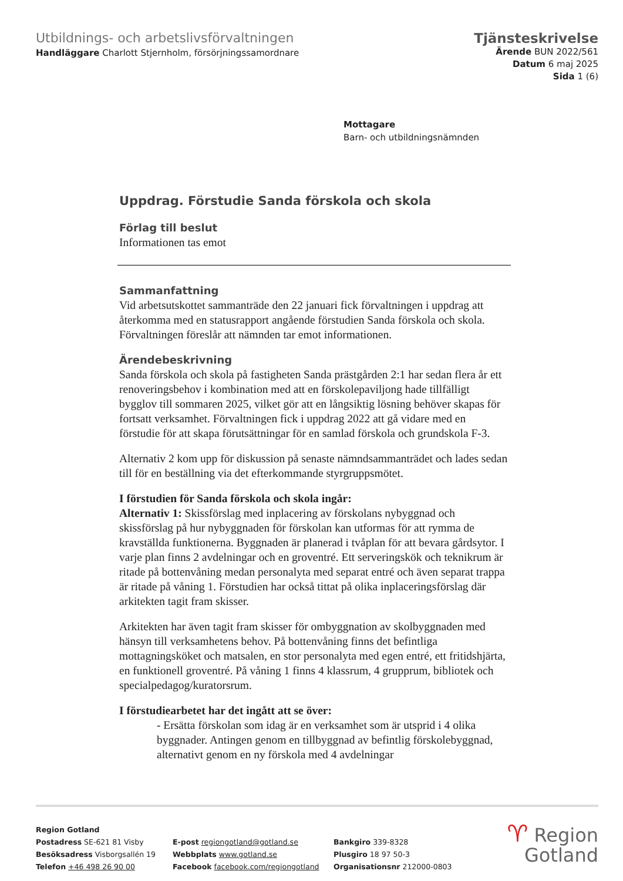Utbildnings- och arbetslivsförvaltningen
Handläggare Charlott Stjernholm, försörjningssamordnare
Tjänsteskrivelse
Ärende BUN 2022/561
Datum 6 maj 2025
Sida 1 (6)
Mottagare
Barn- och utbildningsnämnden
Uppdrag. Förstudie Sanda förskola och skola
Förlag till beslut
Informationen tas emot
Sammanfattning
Vid arbetsutskottet sammanträde den 22 januari fick förvaltningen i uppdrag att återkomma med en statusrapport angående förstudien Sanda förskola och skola. Förvaltningen föreslår att nämnden tar emot informationen.
Ärendebeskrivning
Sanda förskola och skola på fastigheten Sanda prästgården 2:1 har sedan flera år ett renoveringsbehov i kombination med att en förskolepaviljong hade tillfälligt bygglov till sommaren 2025, vilket gör att en långsiktig lösning behöver skapas för fortsatt verksamhet. Förvaltningen fick i uppdrag 2022 att gå vidare med en förstudie för att skapa förutsättningar för en samlad förskola och grundskola F-3.
Alternativ 2 kom upp för diskussion på senaste nämndsammanträdet och lades sedan till för en beställning via det efterkommande styrgruppsmötet.
I förstudien för Sanda förskola och skola ingår:
Alternativ 1: Skissförslag med inplacering av förskolans nybyggnad och skissförslag på hur nybyggnaden för förskolan kan utformas för att rymma de kravställda funktionerna. Byggnaden är planerad i tvåplan för att bevara gårdsytor. I varje plan finns 2 avdelningar och en groventré. Ett serveringskök och teknikrum är ritade på bottenvåning medan personalyta med separat entré och även separat trappa är ritade på våning 1. Förstudien har också tittat på olika inplaceringsförslag där arkitekten tagit fram skisser.
Arkitekten har även tagit fram skisser för ombyggnation av skolbyggnaden med hänsyn till verksamhetens behov. På bottenvåning finns det befintliga mottagningsköket och matsalen, en stor personalyta med egen entré, ett fritidshjärta, en funktionell groventré. På våning 1 finns 4 klassrum, 4 grupprum, bibliotek och specialpedagog/kuratorsrum.
I förstudiearbetet har det ingått att se över:
- Ersätta förskolan som idag är en verksamhet som är utsprid i 4 olika byggnader. Antingen genom en tillbyggnad av befintlig förskolebyggnad, alternativt genom en ny förskola med 4 avdelningar
Region Gotland
Postadress SE-621 81 Visby
Besöksadress Visborgsallén 19
Telefon +46 498 26 90 00
E-post regiongotland@gotland.se
Webbplats www.gotland.se
Facebook facebook.com/regiongotland
Bankgiro 339-8328
Plusgiro 18 97 50-3
Organisationsnr 212000-0803
♈ Region
Gotland